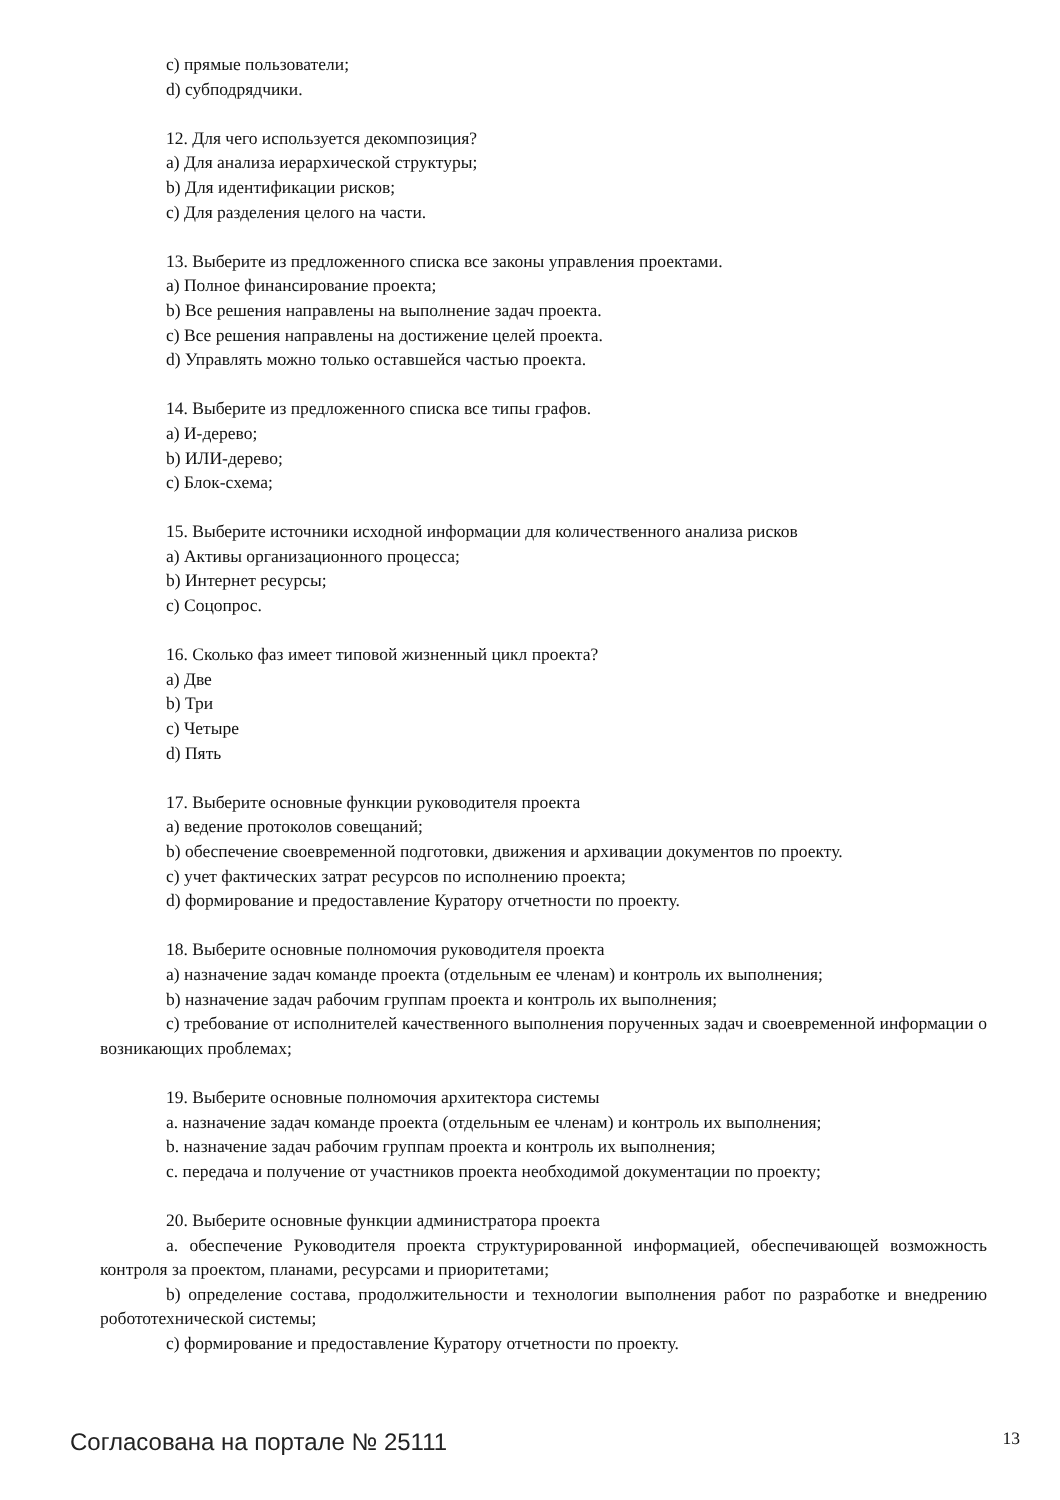c) прямые пользователи;
d) субподрядчики.
12. Для чего используется декомпозиция?
a) Для анализа иерархической структуры;
b) Для идентификации рисков;
c) Для разделения целого на части.
13. Выберите из предложенного списка все законы управления проектами.
a) Полное финансирование проекта;
b) Все решения направлены на выполнение задач проекта.
c) Все решения направлены на достижение целей проекта.
d) Управлять можно только оставшейся частью проекта.
14. Выберите из предложенного списка все типы графов.
a) И-дерево;
b) ИЛИ-дерево;
c) Блок-схема;
15. Выберите источники исходной информации для количественного анализа рисков
a) Активы организационного процесса;
b) Интернет ресурсы;
c) Соцопрос.
16. Сколько фаз имеет типовой жизненный цикл проекта?
a) Две
b) Три
c) Четыре
d) Пять
17. Выберите основные функции руководителя проекта
a) ведение протоколов совещаний;
b) обеспечение своевременной подготовки, движения и архивации документов по проекту.
c) учет фактических затрат ресурсов по исполнению проекта;
d) формирование и предоставление Куратору отчетности по проекту.
18. Выберите основные полномочия руководителя проекта
a) назначение задач команде проекта (отдельным ее членам) и контроль их выполнения;
b) назначение задач рабочим группам проекта и контроль их выполнения;
c) требование от исполнителей качественного выполнения порученных задач и своевременной информации о возникающих проблемах;
19. Выберите основные полномочия архитектора системы
a. назначение задач команде проекта (отдельным ее членам) и контроль их выполнения;
b. назначение задач рабочим группам проекта и контроль их выполнения;
c. передача и получение от участников проекта необходимой документации по проекту;
20. Выберите основные функции администратора проекта
a. обеспечение Руководителя проекта структурированной информацией, обеспечивающей возможность контроля за проектом, планами, ресурсами и приоритетами;
b) определение состава, продолжительности и технологии выполнения работ по разработке и внедрению робототехнической системы;
c) формирование и предоставление Куратору отчетности по проекту.
Согласована на портале № 25111 13